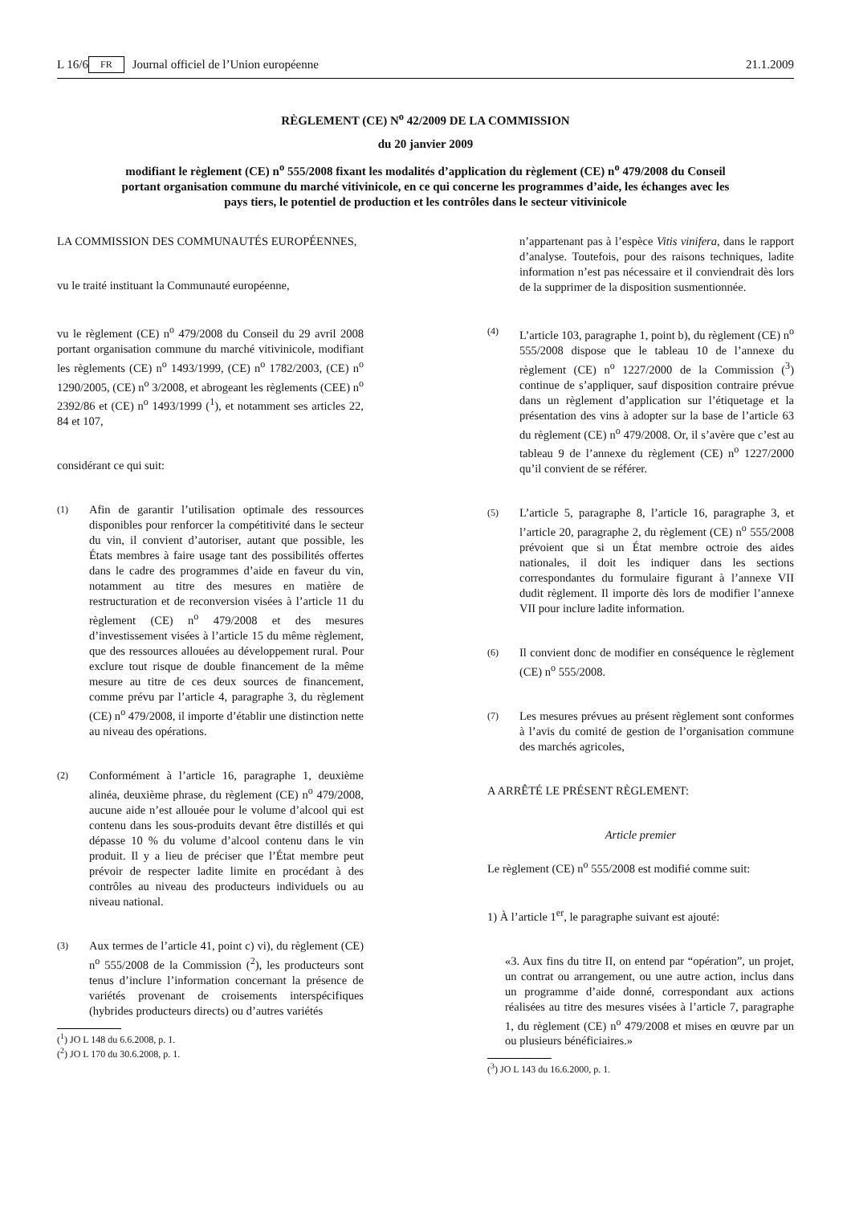L 16/6 FR Journal officiel de l’Union européenne 21.1.2009
RÈGLEMENT (CE) N<sup>o</sup> 42/2009 DE LA COMMISSION
du 20 janvier 2009
modifiant le règlement (CE) n<sup>o</sup> 555/2008 fixant les modalités d’application du règlement (CE) n<sup>o</sup> 479/2008 du Conseil portant organisation commune du marché vitivinicole, en ce qui concerne les programmes d’aide, les échanges avec les pays tiers, le potentiel de production et les contrôles dans le secteur vitivinicole
LA COMMISSION DES COMMUNAUTÉS EUROPÉENNES,
vu le traité instituant la Communauté européenne,
vu le règlement (CE) n<sup>o</sup> 479/2008 du Conseil du 29 avril 2008 portant organisation commune du marché vitivinicole, modifiant les règlements (CE) n<sup>o</sup> 1493/1999, (CE) n<sup>o</sup> 1782/2003, (CE) n<sup>o</sup> 1290/2005, (CE) n<sup>o</sup> 3/2008, et abrogeant les règlements (CEE) n<sup>o</sup> 2392/86 et (CE) n<sup>o</sup> 1493/1999 (<sup>1</sup>), et notamment ses articles 22, 84 et 107,
considérant ce qui suit:
(1)
Afin de garantir l’utilisation optimale des ressources disponibles pour renforcer la compétitivité dans le secteur du vin, il convient d’autoriser, autant que possible, les États membres à faire usage tant des possibilités offertes dans le cadre des programmes d’aide en faveur du vin, notamment au titre des mesures en matière de restructuration et de reconversion visées à l’article 11 du règlement (CE) n<sup>o</sup> 479/2008 et des mesures d’investissement visées à l’article 15 du même règlement, que des ressources allouées au développement rural. Pour exclure tout risque de double financement de la même mesure au titre de ces deux sources de financement, comme prévu par l’article 4, paragraphe 3, du règlement (CE) n<sup>o</sup> 479/2008, il importe d’établir une distinction nette au niveau des opérations.
(2)
Conformément à l’article 16, paragraphe 1, deuxième alinéa, deuxième phrase, du règlement (CE) n<sup>o</sup> 479/2008, aucune aide n’est allouée pour le volume d’alcool qui est contenu dans les sous-produits devant être distillés et qui dépasse 10 % du volume d’alcool contenu dans le vin produit. Il y a lieu de préciser que l’État membre peut prévoir de respecter ladite limite en procédant à des contrôles au niveau des producteurs individuels ou au niveau national.
(3)
Aux termes de l’article 41, point c) vi), du règlement (CE) n<sup>o</sup> 555/2008 de la Commission (<sup>2</sup>), les producteurs sont tenus d’inclure l’information concernant la présence de variétés provenant de croisements interspécifiques (hybrides producteurs directs) ou d’autres variétés
(<sup>1</sup>) JO L 148 du 6.6.2008, p. 1.
(<sup>2</sup>) JO L 170 du 30.6.2008, p. 1.
n’appartenant pas à l’espèce Vitis vinifera, dans le rapport d’analyse. Toutefois, pour des raisons techniques, ladite information n’est pas nécessaire et il conviendrait dès lors de la supprimer de la disposition susmentionnée.
(4)
L’article 103, paragraphe 1, point b), du règlement (CE) n<sup>o</sup> 555/2008 dispose que le tableau 10 de l’annexe du règlement (CE) n<sup>o</sup> 1227/2000 de la Commission (<sup>3</sup>) continue de s’appliquer, sauf disposition contraire prévue dans un règlement d’application sur l’étiquetage et la présentation des vins à adopter sur la base de l’article 63 du règlement (CE) n<sup>o</sup> 479/2008. Or, il s’avère que c’est au tableau 9 de l’annexe du règlement (CE) n<sup>o</sup> 1227/2000 qu’il convient de se référer.
(5)
L’article 5, paragraphe 8, l’article 16, paragraphe 3, et l’article 20, paragraphe 2, du règlement (CE) n<sup>o</sup> 555/2008 prévoient que si un État membre octroie des aides nationales, il doit les indiquer dans les sections correspondantes du formulaire figurant à l’annexe VII dudit règlement. Il importe dès lors de modifier l’annexe VII pour inclure ladite information.
(6)
Il convient donc de modifier en conséquence le règlement (CE) n<sup>o</sup> 555/2008.
(7)
Les mesures prévues au présent règlement sont conformes à l’avis du comité de gestion de l’organisation commune des marchés agricoles,
A ARRÊTÉ LE PRÉSENT RÈGLEMENT:
Article premier
Le règlement (CE) n<sup>o</sup> 555/2008 est modifié comme suit:
1) À l’article 1<sup>er</sup>, le paragraphe suivant est ajouté:
«3. Aux fins du titre II, on entend par “opération”, un projet, un contrat ou arrangement, ou une autre action, inclus dans un programme d’aide donné, correspondant aux actions réalisées au titre des mesures visées à l’article 7, paragraphe 1, du règlement (CE) n<sup>o</sup> 479/2008 et mises en œuvre par un ou plusieurs bénéficiaires.»
(<sup>3</sup>) JO L 143 du 16.6.2000, p. 1.